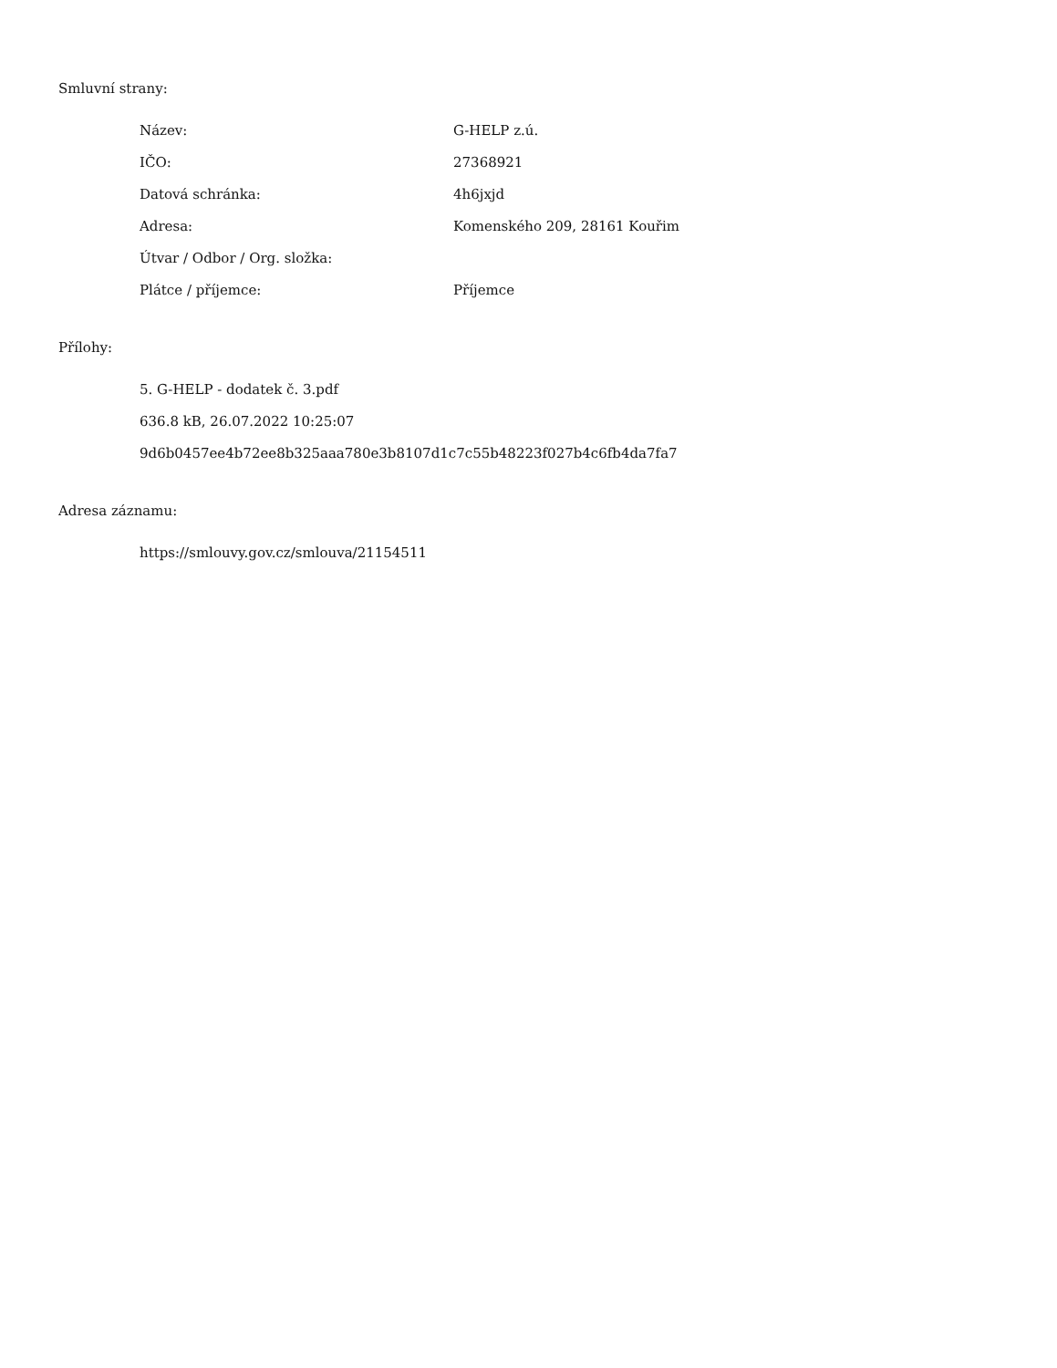Smluvní strany:
| Název: | G-HELP z.ú. |
| IČO: | 27368921 |
| Datová schránka: | 4h6jxjd |
| Adresa: | Komenského 209, 28161 Kouřim |
| Útvar / Odbor / Org. složka: | |
| Plátce / příjemce: | Příjemce |
Přílohy:
5. G-HELP - dodatek č. 3.pdf
636.8 kB, 26.07.2022 10:25:07
9d6b0457ee4b72ee8b325aaa780e3b8107d1c7c55b48223f027b4c6fb4da7fa7
Adresa záznamu:
https://smlouvy.gov.cz/smlouva/21154511